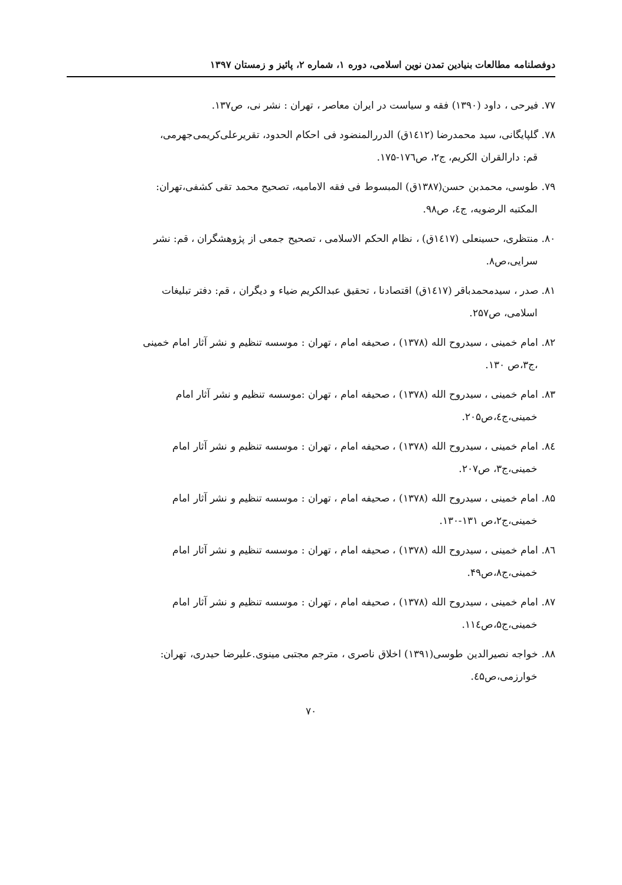دوفصلنامه مطالعات بنیادین تمدن نوین اسلامی، دوره ۱، شماره ۲، پائیز و زمستان ۱۳۹۷
۷۷. فیرحی ، داود (۱۳۹۰) فقه و سیاست در ایران معاصر ، تهران : نشر نی، ص۱۳۷.
۷۸. گلپایگانی، سید محمدرضا (١٤١٢ق) الدررالمنضود فی احکام الحدود، تقریرعلی‌کریمی‌جهرمی،
قم: دارالقران الکریم، ج۲، ص۱۷٦-۱۷۵.
۷۹. طوسی، محمدبن حسن(۱۳۸۷ق) المبسوط فی فقه الامامیه، تصحیح محمد تقی کشفی،تهران:
المکتبه الرضویه، ج٤، ص۹۸.
۸۰. منتظری، حسینعلی (١٤١٧ق) ، نظام الحکم الاسلامی ، تصحیح جمعی از پژوهشگران ، قم: نشر
سرایی،ص۸.
۸۱. صدر ، سیدمحمدباقر (١٤١٧ق) اقتصادنا ، تحقیق عبدالکریم ضیاء و دیگران ، قم: دفتر تبلیغات
اسلامی، ص۲۵۷.
۸۲. امام خمینی ، سیدروح الله (۱۳۷۸) ، صحیفه امام ، تهران : موسسه تنظیم و نشر آثار امام خمینی
،ج۳،ص ۱۳۰.
۸۳. امام خمینی ، سیدروح الله (۱۳۷۸) ، صحیفه امام ، تهران :موسسه تنظیم و نشر آثار امام
خمینی،ج٤،ص۲۰۵.
۸٤. امام خمینی ، سیدروح الله (۱۳۷۸) ، صحیفه امام ، تهران : موسسه تنظیم و نشر آثار امام
خمینی،ج۳، ص۲۰۷.
۸۵. امام خمینی ، سیدروح الله (۱۳۷۸) ، صحیفه امام ، تهران : موسسه تنظیم و نشر آثار امام
خمینی،ج۲،ص ۱۳۱-۱۳۰.
۸٦. امام خمینی ، سیدروح الله (۱۳۷۸) ، صحیفه امام ، تهران : موسسه تنظیم و نشر آثار امام
خمینی،ج۸،ص۴۹.
۸۷. امام خمینی ، سیدروح الله (۱۳۷۸) ، صحیفه امام ، تهران : موسسه تنظیم و نشر آثار امام
خمینی،ج۵،ص١١٤.
۸۸. خواجه نصیرالدین طوسی(۱۳۹۱) اخلاق ناصری ، مترجم مجتبی مینوی.علیرضا حیدری، تهران:
خوارزمی،ص٤۵.
۷۰